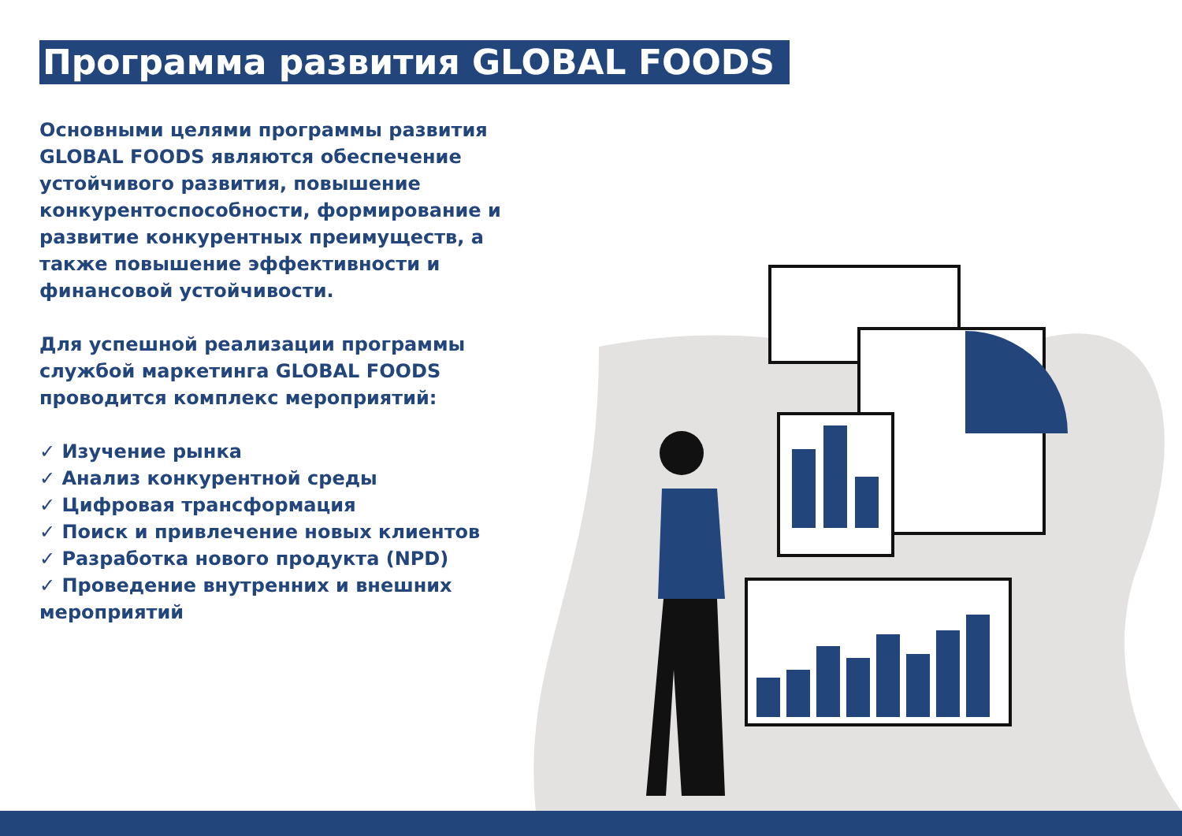Программа развития GLOBAL FOODS
Основными целями программы развития GLOBAL FOODS являются обеспечение устойчивого развития, повышение конкурентоспособности, формирование и развитие конкурентных преимуществ, а также повышение эффективности и финансовой устойчивости.
Для успешной реализации программы службой маркетинга GLOBAL FOODS проводится комплекс мероприятий:
✓ Изучение рынка
✓ Анализ конкурентной среды
✓ Цифровая трансформация
✓ Поиск и привлечение новых клиентов
✓ Разработка нового продукта (NPD)
✓ Проведение внутренних и внешних мероприятий